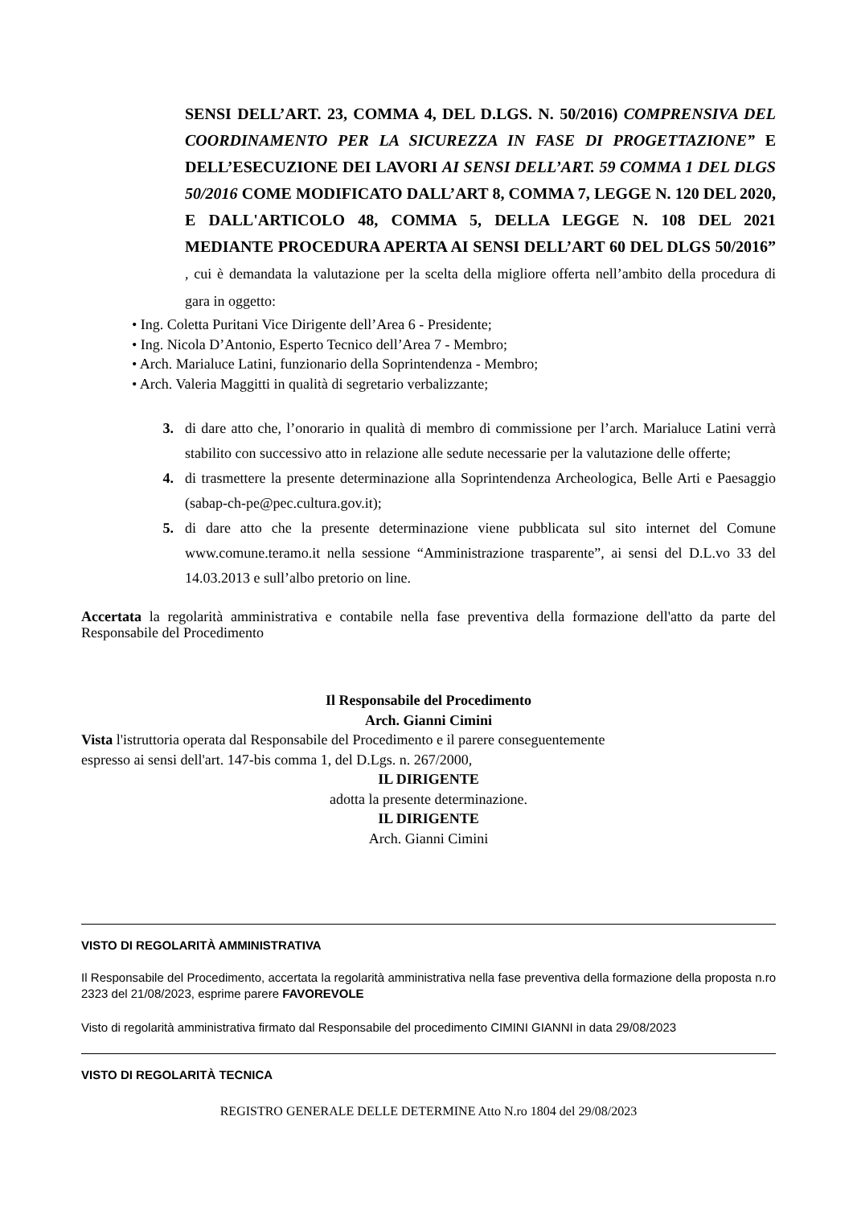SENSI DELL’ART. 23, COMMA 4, DEL D.LGS. N. 50/2016) COMPRENSIVA DEL COORDINAMENTO PER LA SICUREZZA IN FASE DI PROGETTAZIONE” E DELL’ESECUZIONE DEI LAVORI AI SENSI DELL’ART. 59 COMMA 1 DEL DLGS 50/2016 COME MODIFICATO DALL’ART 8, COMMA 7, LEGGE N. 120 DEL 2020, E DALL'ARTICOLO 48, COMMA 5, DELLA LEGGE N. 108 DEL 2021 MEDIANTE PROCEDURA APERTA AI SENSI DELL’ART 60 DEL DLGS 50/2016” , cui è demandata la valutazione per la scelta della migliore offerta nell’ambito della procedura di gara in oggetto:
• Ing. Coletta Puritani Vice Dirigente dell’Area 6 - Presidente;
• Ing. Nicola D’Antonio, Esperto Tecnico dell’Area 7 - Membro;
• Arch. Marialuce Latini, funzionario della Soprintendenza - Membro;
• Arch. Valeria Maggitti in qualità di segretario verbalizzante;
3. di dare atto che, l’onorario in qualità di membro di commissione per l’arch. Marialuce Latini verrà stabilito con successivo atto in relazione alle sedute necessarie per la valutazione delle offerte;
4. di trasmettere la presente determinazione alla Soprintendenza Archeologica, Belle Arti e Paesaggio (sabap-ch-pe@pec.cultura.gov.it);
5. di dare atto che la presente determinazione viene pubblicata sul sito internet del Comune www.comune.teramo.it nella sessione “Amministrazione trasparente”, ai sensi del D.L.vo 33 del 14.03.2013 e sull’albo pretorio on line.
Accertata la regolarità amministrativa e contabile nella fase preventiva della formazione dell'atto da parte del Responsabile del Procedimento
Il Responsabile del Procedimento
Arch. Gianni Cimini
Vista l'istruttoria operata dal Responsabile del Procedimento e il parere conseguentemente
espresso ai sensi dell'art. 147-bis comma 1, del D.Lgs. n. 267/2000,
IL DIRIGENTE
adotta la presente determinazione.
IL DIRIGENTE
Arch. Gianni Cimini
VISTO DI REGOLARITÀ AMMINISTRATIVA
Il Responsabile del Procedimento, accertata la regolarità amministrativa nella fase preventiva della formazione della proposta n.ro 2323 del 21/08/2023, esprime parere FAVOREVOLE
Visto di regolarità amministrativa firmato dal Responsabile del procedimento CIMINI GIANNI in data 29/08/2023
VISTO DI REGOLARITÀ TECNICA
REGISTRO GENERALE DELLE DETERMINE Atto N.ro 1804 del 29/08/2023